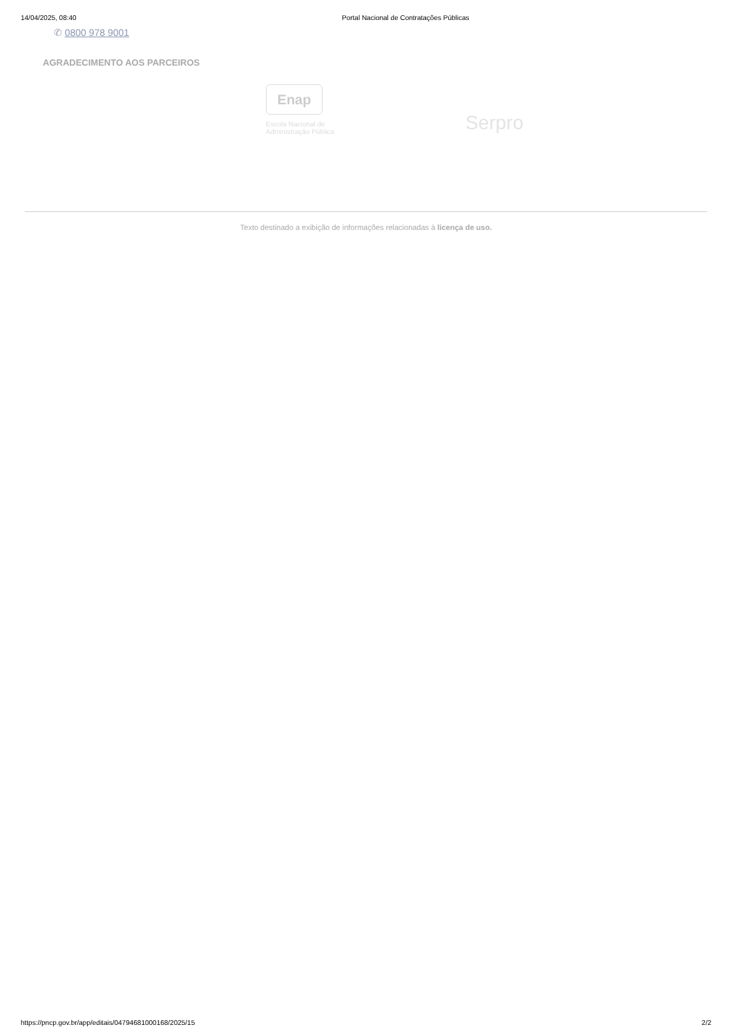14/04/2025, 08:40 Portal Nacional de Contratações Públicas
✆ 0800 978 9001
AGRADECIMENTO AOS PARCEIROS
Enap
Escola Nacional de
Administração Pública
Serpro
Texto destinado a exibição de informações relacionadas à licença de uso.
https://pncp.gov.br/app/editais/04794681000168/2025/15 2/2